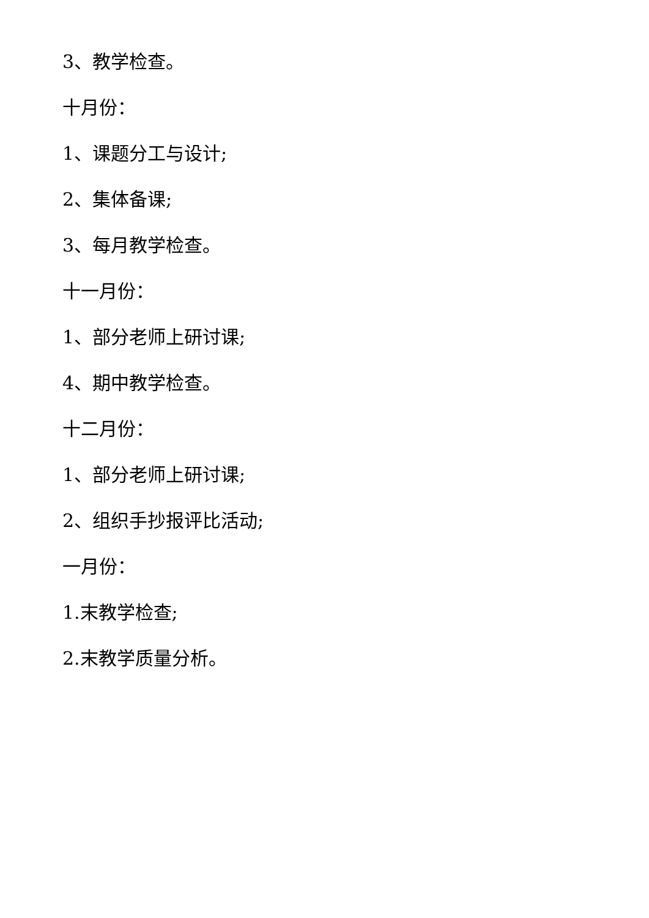3、教学检查。
十月份：
1、课题分工与设计;
2、集体备课;
3、每月教学检查。
十一月份：
1、部分老师上研讨课;
4、期中教学检查。
十二月份：
1、部分老师上研讨课;
2、组织手抄报评比活动;
一月份：
1.末教学检查;
2.末教学质量分析。